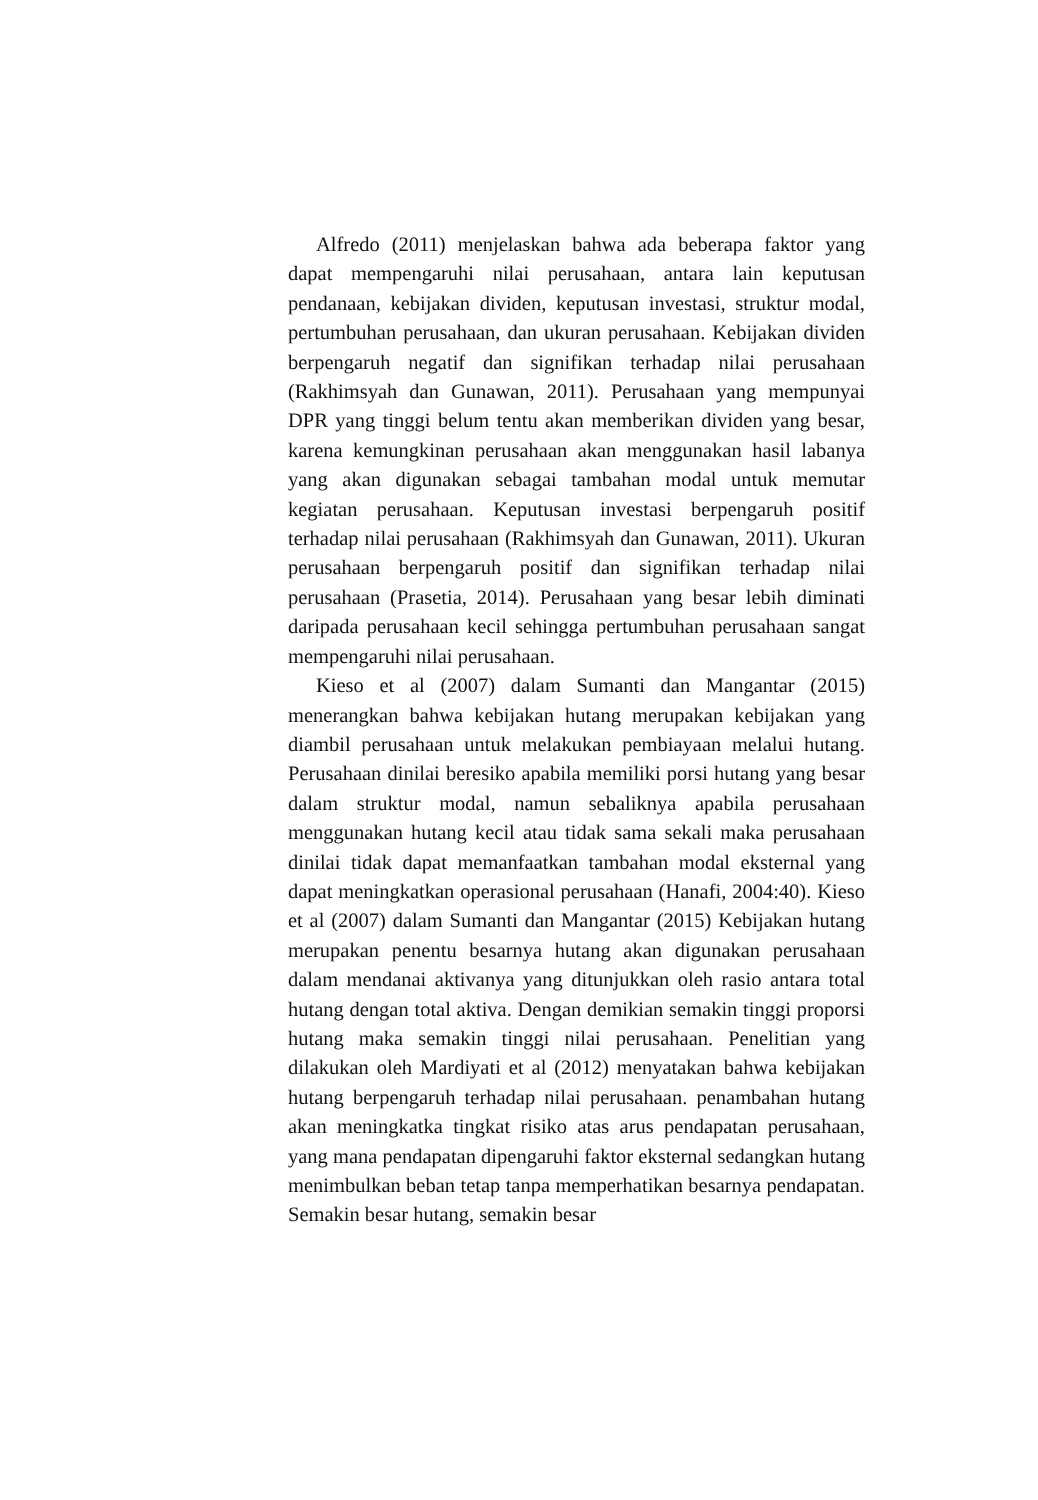Alfredo (2011) menjelaskan bahwa ada beberapa faktor yang dapat mempengaruhi nilai perusahaan, antara lain keputusan pendanaan, kebijakan dividen, keputusan investasi, struktur modal, pertumbuhan perusahaan, dan ukuran perusahaan. Kebijakan dividen berpengaruh negatif dan signifikan terhadap nilai perusahaan (Rakhimsyah dan Gunawan, 2011). Perusahaan yang mempunyai DPR yang tinggi belum tentu akan memberikan dividen yang besar, karena kemungkinan perusahaan akan menggunakan hasil labanya yang akan digunakan sebagai tambahan modal untuk memutar kegiatan perusahaan. Keputusan investasi berpengaruh positif terhadap nilai perusahaan (Rakhimsyah dan Gunawan, 2011). Ukuran perusahaan berpengaruh positif dan signifikan terhadap nilai perusahaan (Prasetia, 2014). Perusahaan yang besar lebih diminati daripada perusahaan kecil sehingga pertumbuhan perusahaan sangat mempengaruhi nilai perusahaan.
Kieso et al (2007) dalam Sumanti dan Mangantar (2015) menerangkan bahwa kebijakan hutang merupakan kebijakan yang diambil perusahaan untuk melakukan pembiayaan melalui hutang. Perusahaan dinilai beresiko apabila memiliki porsi hutang yang besar dalam struktur modal, namun sebaliknya apabila perusahaan menggunakan hutang kecil atau tidak sama sekali maka perusahaan dinilai tidak dapat memanfaatkan tambahan modal eksternal yang dapat meningkatkan operasional perusahaan (Hanafi, 2004:40). Kieso et al (2007) dalam Sumanti dan Mangantar (2015) Kebijakan hutang merupakan penentu besarnya hutang akan digunakan perusahaan dalam mendanai aktivanya yang ditunjukkan oleh rasio antara total hutang dengan total aktiva. Dengan demikian semakin tinggi proporsi hutang maka semakin tinggi nilai perusahaan. Penelitian yang dilakukan oleh Mardiyati et al (2012) menyatakan bahwa kebijakan hutang berpengaruh terhadap nilai perusahaan. penambahan hutang akan meningkatka tingkat risiko atas arus pendapatan perusahaan, yang mana pendapatan dipengaruhi faktor eksternal sedangkan hutang menimbulkan beban tetap tanpa memperhatikan besarnya pendapatan. Semakin besar hutang, semakin besar